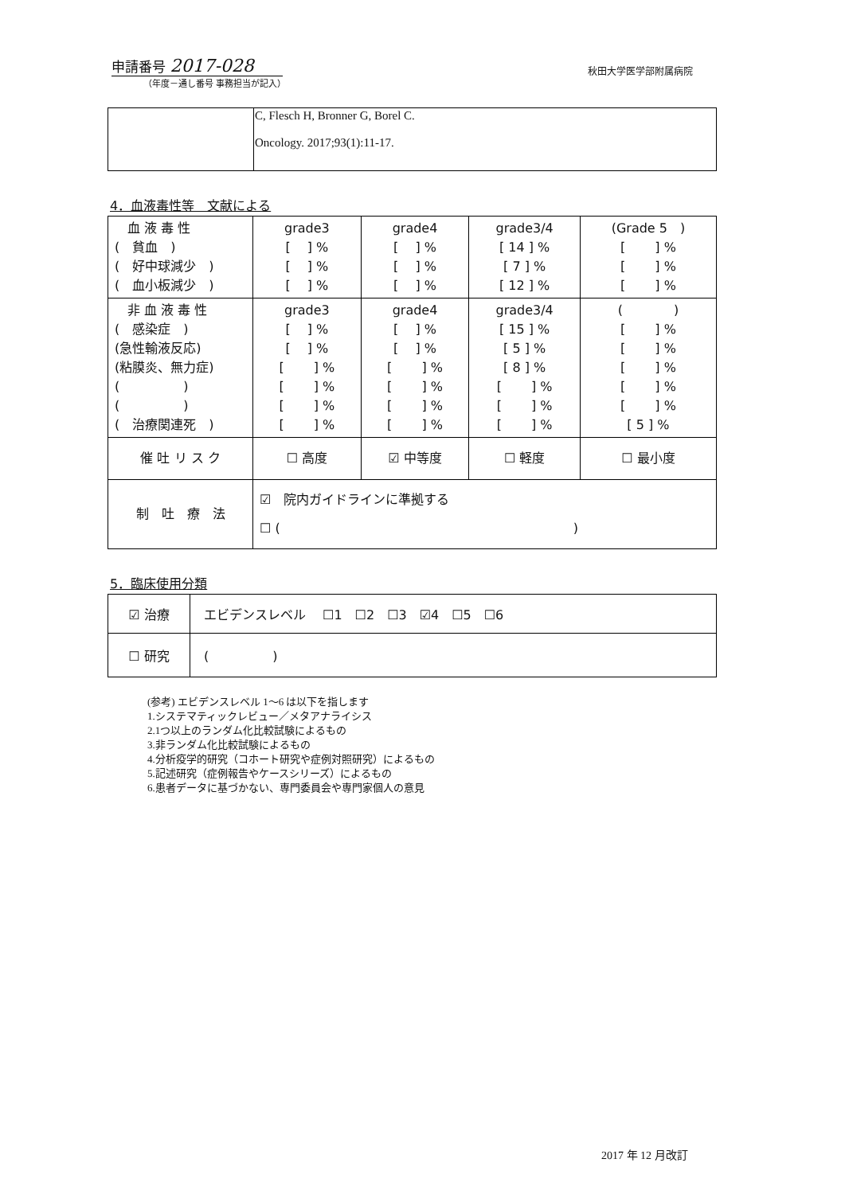申請番号 2017-028
秋田大学医学部附属病院
（年度－通し番号 事務担当が記入）
| | C, Flesch H, Bronner G, Borel C. Oncology. 2017;93(1):11-17. |
4．血液毒性等　文献による
| 血 液 毒 性 ( 貧血 ) ( 好中球減少 ) ( 血小板減少 ) | grade3 [ ] % [ ] % [ ] % | grade4 [ ] % [ ] % [ ] % | grade3/4 [ 14 ] % [ 7 ] % [ 12 ] % | (Grade 5 ) [ ] % [ ] % [ ] % |
| 非 血 液 毒 性 ( 感染症 ) (急性輸液反応) (粘膜炎、無力症) ( ) ( ) ( 治療関連死 ) | grade3 [ ] % [ ] % [ ] % [ ] % [ ] % [ ] % | grade4 [ ] % [ ] % [ ] % [ ] % [ ] % [ ] % | grade3/4 [ 15 ] % [ 5 ] % [ 8 ] % [ ] % [ ] % [ ] % | ( ) [ ] % [ ] % [ ] % [ ] % [ ] % [ 5 ] % |
| 催 吐 リ ス ク | ☐ 高度 | ☑ 中等度 | ☐ 軽度 | ☐ 最小度 |
| 制 吐 療 法 | ☑ 院内ガイドラインに準拠する ☐ ( ) | | | |
5．臨床使用分類
| ☑ 治療 | エビデンスレベル ☐1 ☐2 ☐3 ☑4 ☐5 ☐6 |
| ☐ 研究 | ( ) |
(参考) エビデンスレベル 1〜6 は以下を指します
1.システマティックレビュー／メタアナライシス
2.1つ以上のランダム化比較試験によるもの
3.非ランダム化比較試験によるもの
4.分析疫学的研究（コホート研究や症例対照研究）によるもの
5.記述研究（症例報告やケースシリーズ）によるもの
6.患者データに基づかない、専門委員会や専門家個人の意見
2017 年 12 月改訂